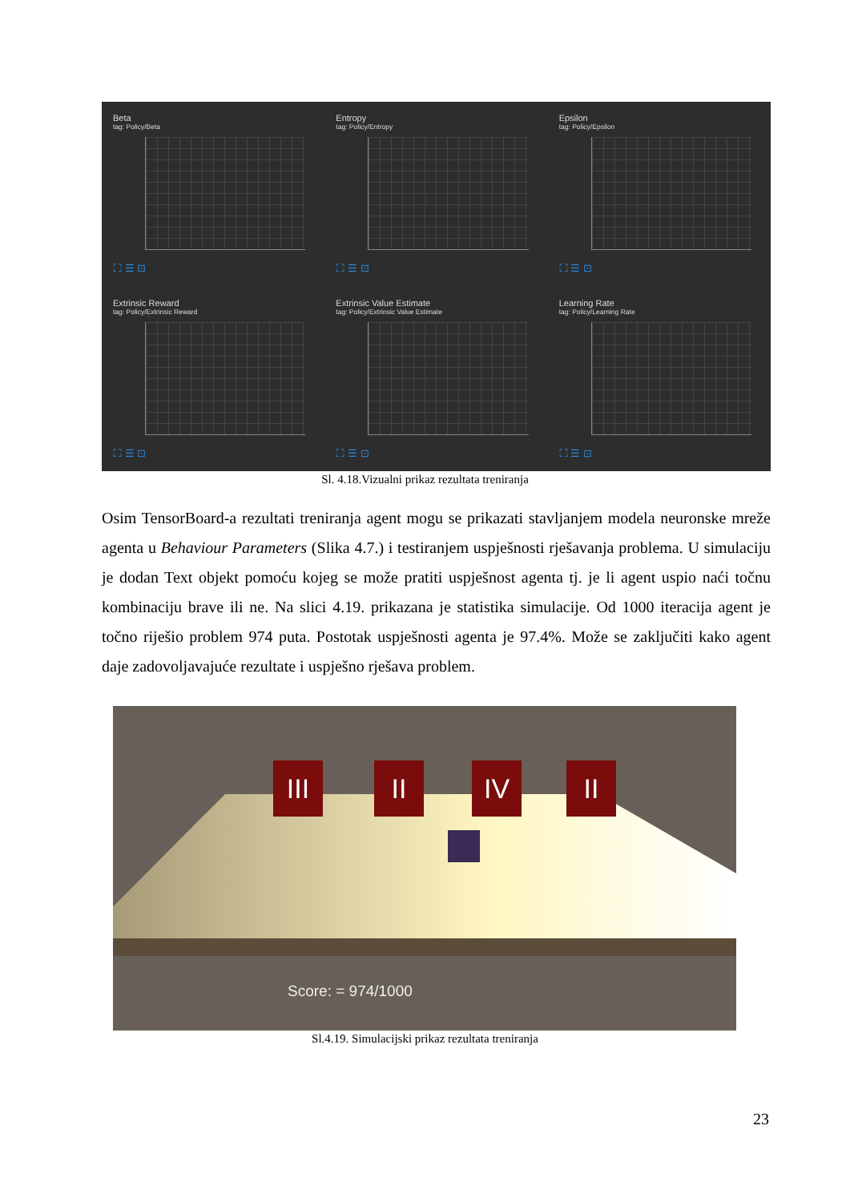Beta
tag: Policy/Beta
⛶ ☰ ⊡
Entropy
tag: Policy/Entropy
⛶ ☰ ⊡
Epsilon
tag: Policy/Epsilon
⛶ ☰ ⊡
Extrinsic Reward
tag: Policy/Extrinsic Reward
⛶ ☰ ⊡
Extrinsic Value Estimate
tag: Policy/Extrinsic Value Estimate
⛶ ☰ ⊡
Learning Rate
tag: Policy/Learning Rate
⛶ ☰ ⊡
Sl. 4.18.Vizualni prikaz rezultata treniranja
Osim TensorBoard-a rezultati treniranja agent mogu se prikazati stavljanjem modela neuronske mreže agenta u Behaviour Parameters (Slika 4.7.) i testiranjem uspješnosti rješavanja problema. U simulaciju je dodan Text objekt pomoću kojeg se može pratiti uspješnost agenta tj. je li agent uspio naći točnu kombinaciju brave ili ne. Na slici 4.19. prikazana je statistika simulacije. Od 1000 iteracija agent je točno riješio problem 974 puta. Postotak uspješnosti agenta je 97.4%. Može se zaključiti kako agent daje zadovoljavajuće rezultate i uspješno rješava problem.
III II IV II
Score: = 974/1000
Sl.4.19. Simulacijski prikaz rezultata treniranja
23